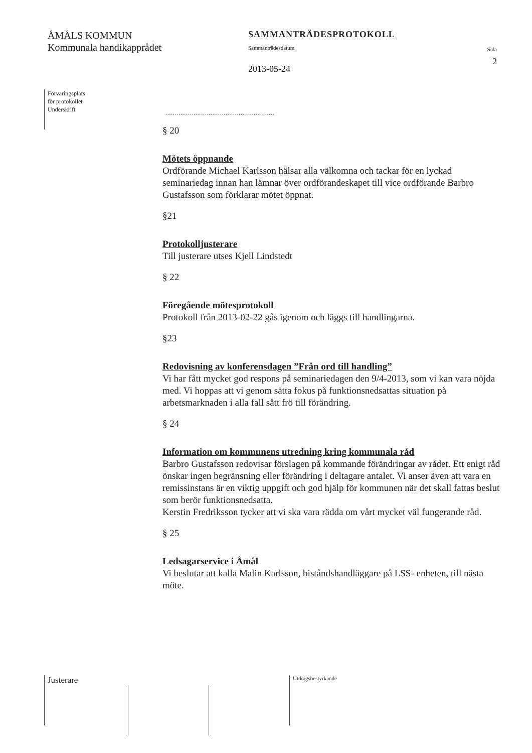ÅMÅLS KOMMUN
Kommunala handikapprådet
SAMMANTRÄDESPROTOKOLL
Sammanträdesdatum
2013-05-24
Sida
2
Förvaringsplats
för protokollet
Underskrift
..........................................................
§ 20
Mötets öppnande
Ordförande Michael Karlsson hälsar alla välkomna och tackar för en lyckad seminariedag innan han lämnar över ordförandeskapet till vice ordförande Barbro Gustafsson som förklarar mötet öppnat.
§21
Protokolljusterare
Till justerare utses Kjell Lindstedt
§ 22
Föregående mötesprotokoll
Protokoll från 2013-02-22 gås igenom och läggs till handlingarna.
§23
Redovisning av konferensdagen ”Från ord till handling”
Vi har fått mycket god respons på seminariedagen den 9/4-2013, som vi kan vara nöjda med. Vi hoppas att vi genom sätta fokus på funktionsnedsattas situation på arbetsmarknaden i alla fall sått frö till förändring.
§ 24
Information om kommunens utredning kring kommunala råd
Barbro Gustafsson redovisar förslagen på kommande förändringar av rådet. Ett enigt råd önskar ingen begränsning eller förändring i deltagare antalet. Vi anser även att vara en remissinstans är en viktig uppgift och god hjälp för kommunen när det skall fattas beslut som berör funktionsnedsatta.
Kerstin Fredriksson tycker att vi ska vara rädda om vårt mycket väl fungerande råd.
§ 25
Ledsagarservice i Åmål
Vi beslutar att kalla Malin Karlsson, biståndshandläggare på LSS- enheten, till nästa möte.
Justerare
Utdragsbestyrkande